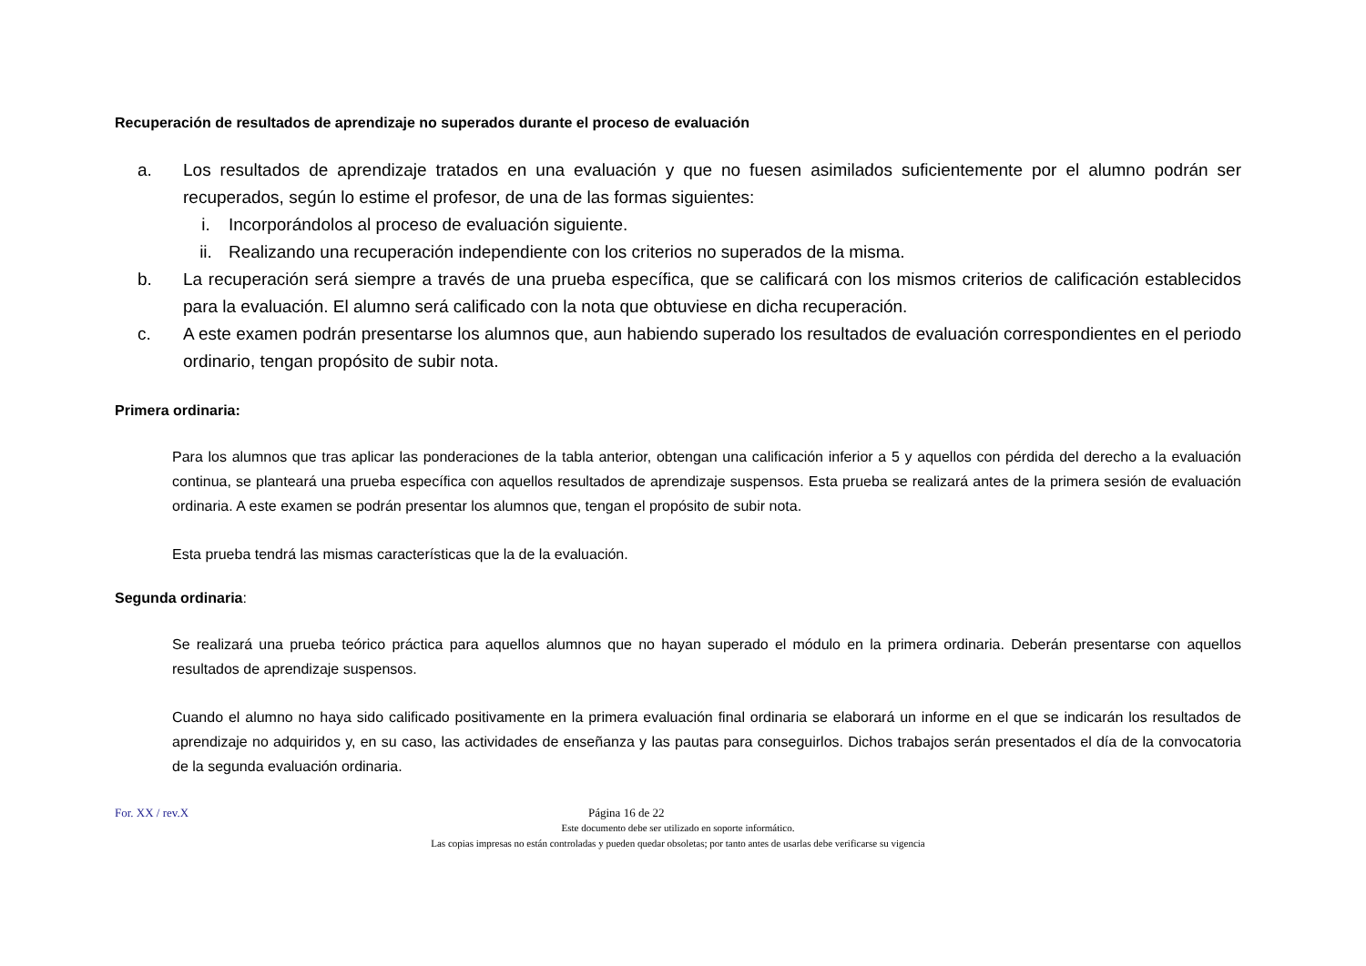Recuperación de resultados de aprendizaje no superados durante el proceso de evaluación
a. Los resultados de aprendizaje tratados en una evaluación y que no fuesen asimilados suficientemente por el alumno podrán ser recuperados, según lo estime el profesor, de una de las formas siguientes:
i. Incorporándolos al proceso de evaluación siguiente.
ii. Realizando una recuperación independiente con los criterios no superados de la misma.
b. La recuperación será siempre a través de una prueba específica, que se calificará con los mismos criterios de calificación establecidos para la evaluación. El alumno será calificado con la nota que obtuviese en dicha recuperación.
c. A este examen podrán presentarse los alumnos que, aun habiendo superado los resultados de evaluación correspondientes en el periodo ordinario, tengan propósito de subir nota.
Primera ordinaria:
Para los alumnos que tras aplicar las ponderaciones de la tabla anterior, obtengan una calificación inferior a 5 y aquellos con pérdida del derecho a la evaluación continua, se planteará una prueba específica con aquellos resultados de aprendizaje suspensos. Esta prueba se realizará antes de la primera sesión de evaluación ordinaria. A este examen se podrán presentar los alumnos que, tengan el propósito de subir nota.
Esta prueba tendrá las mismas características que la de la evaluación.
Segunda ordinaria:
Se realizará una prueba teórico práctica para aquellos alumnos que no hayan superado el módulo en la primera ordinaria. Deberán presentarse con aquellos resultados de aprendizaje suspensos.
Cuando el alumno no haya sido calificado positivamente en la primera evaluación final ordinaria se elaborará un informe en el que se indicarán los resultados de aprendizaje no adquiridos y, en su caso, las actividades de enseñanza y las pautas para conseguirlos. Dichos trabajos serán presentados el día de la convocatoria de la segunda evaluación ordinaria.
For. XX / rev.X Página 16 de 22
Este documento debe ser utilizado en soporte informático.
Las copias impresas no están controladas y pueden quedar obsoletas; por tanto antes de usarlas debe verificarse su vigencia